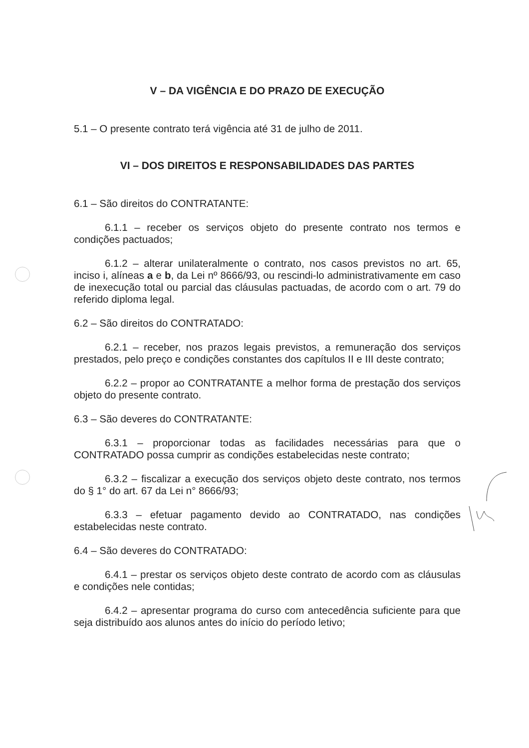V – DA VIGÊNCIA E DO PRAZO DE EXECUÇÃO
5.1 – O presente contrato terá vigência até 31 de julho de 2011.
VI – DOS DIREITOS E RESPONSABILIDADES DAS PARTES
6.1 – São direitos do CONTRATANTE:
6.1.1 – receber os serviços objeto do presente contrato nos termos e condições pactuados;
6.1.2 – alterar unilateralmente o contrato, nos casos previstos no art. 65, inciso i, alíneas a e b, da Lei nº 8666/93, ou rescindi-lo administrativamente em caso de inexecução total ou parcial das cláusulas pactuadas, de acordo com o art. 79 do referido diploma legal.
6.2 – São direitos do CONTRATADO:
6.2.1 – receber, nos prazos legais previstos, a remuneração dos serviços prestados, pelo preço e condições constantes dos capítulos II e III deste contrato;
6.2.2 – propor ao CONTRATANTE a melhor forma de prestação dos serviços objeto do presente contrato.
6.3 – São deveres do CONTRATANTE:
6.3.1 – proporcionar todas as facilidades necessárias para que o CONTRATADO possa cumprir as condições estabelecidas neste contrato;
6.3.2 – fiscalizar a execução dos serviços objeto deste contrato, nos termos do § 1° do art. 67 da Lei n° 8666/93;
6.3.3 – efetuar pagamento devido ao CONTRATADO, nas condições estabelecidas neste contrato.
6.4 – São deveres do CONTRATADO:
6.4.1 – prestar os serviços objeto deste contrato de acordo com as cláusulas e condições nele contidas;
6.4.2 – apresentar programa do curso com antecedência suficiente para que seja distribuído aos alunos antes do início do período letivo;